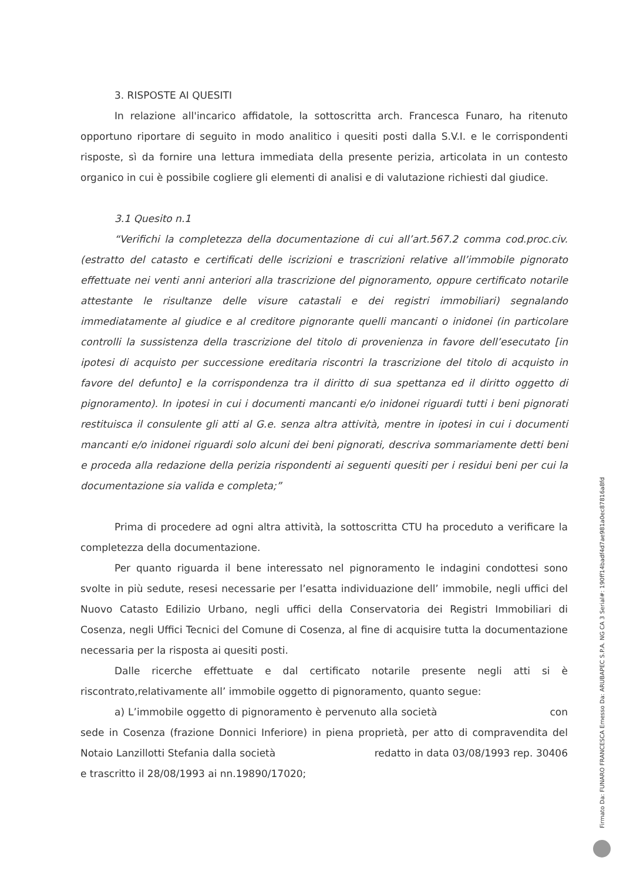3. RISPOSTE AI QUESITI
In relazione all'incarico affidatole, la sottoscritta arch. Francesca Funaro, ha ritenuto opportuno riportare di seguito in modo analitico i quesiti posti dalla S.V.I. e le corrispondenti risposte, sì da fornire una lettura immediata della presente perizia, articolata in un contesto organico in cui è possibile cogliere gli elementi di analisi e di valutazione richiesti dal giudice.
3.1 Quesito n.1
“Verifichi la completezza della documentazione di cui all’art.567.2 comma cod.proc.civ. (estratto del catasto e certificati delle iscrizioni e trascrizioni relative all’immobile pignorato effettuate nei venti anni anteriori alla trascrizione del pignoramento, oppure certificato notarile attestante le risultanze delle visure catastali e dei registri immobiliari) segnalando immediatamente al giudice e al creditore pignorante quelli mancanti o inidonei (in particolare controlli la sussistenza della trascrizione del titolo di provenienza in favore dell’esecutato [in ipotesi di acquisto per successione ereditaria riscontri la trascrizione del titolo di acquisto in favore del defunto] e la corrispondenza tra il diritto di sua spettanza ed il diritto oggetto di pignoramento). In ipotesi in cui i documenti mancanti e/o inidonei riguardi tutti i beni pignorati restituisca il consulente gli atti al G.e. senza altra attività, mentre in ipotesi in cui i documenti mancanti e/o inidonei riguardi solo alcuni dei beni pignorati, descriva sommariamente detti beni e proceda alla redazione della perizia rispondenti ai seguenti quesiti per i residui beni per cui la documentazione sia valida e completa;”
Prima di procedere ad ogni altra attività, la sottoscritta CTU ha proceduto a verificare la completezza della documentazione.
Per quanto riguarda il bene interessato nel pignoramento le indagini condottesi sono svolte in più sedute, resesi necessarie per l’esatta individuazione dell’ immobile, negli uffici del Nuovo Catasto Edilizio Urbano, negli uffici della Conservatoria dei Registri Immobiliari di Cosenza, negli Uffici Tecnici del Comune di Cosenza, al fine di acquisire tutta la documentazione necessaria per la risposta ai quesiti posti.
Dalle ricerche effettuate e dal certificato notarile presente negli atti si è riscontrato,relativamente all’ immobile oggetto di pignoramento, quanto segue:
a) L’immobile oggetto di pignoramento è pervenuto alla società con sede in Cosenza (frazione Donnici Inferiore) in piena proprietà, per atto di compravendita del Notaio Lanzillotti Stefania dalla società redatto in data 03/08/1993 rep. 30406 e trascritto il 28/08/1993 ai nn.19890/17020;
Firmato Da: FUNARO FRANCESCA Emesso Da: ARUBAPEC S.P.A. NG CA 3 Serial#: 190ff14badf4d7ae981a0ec87816a8fd